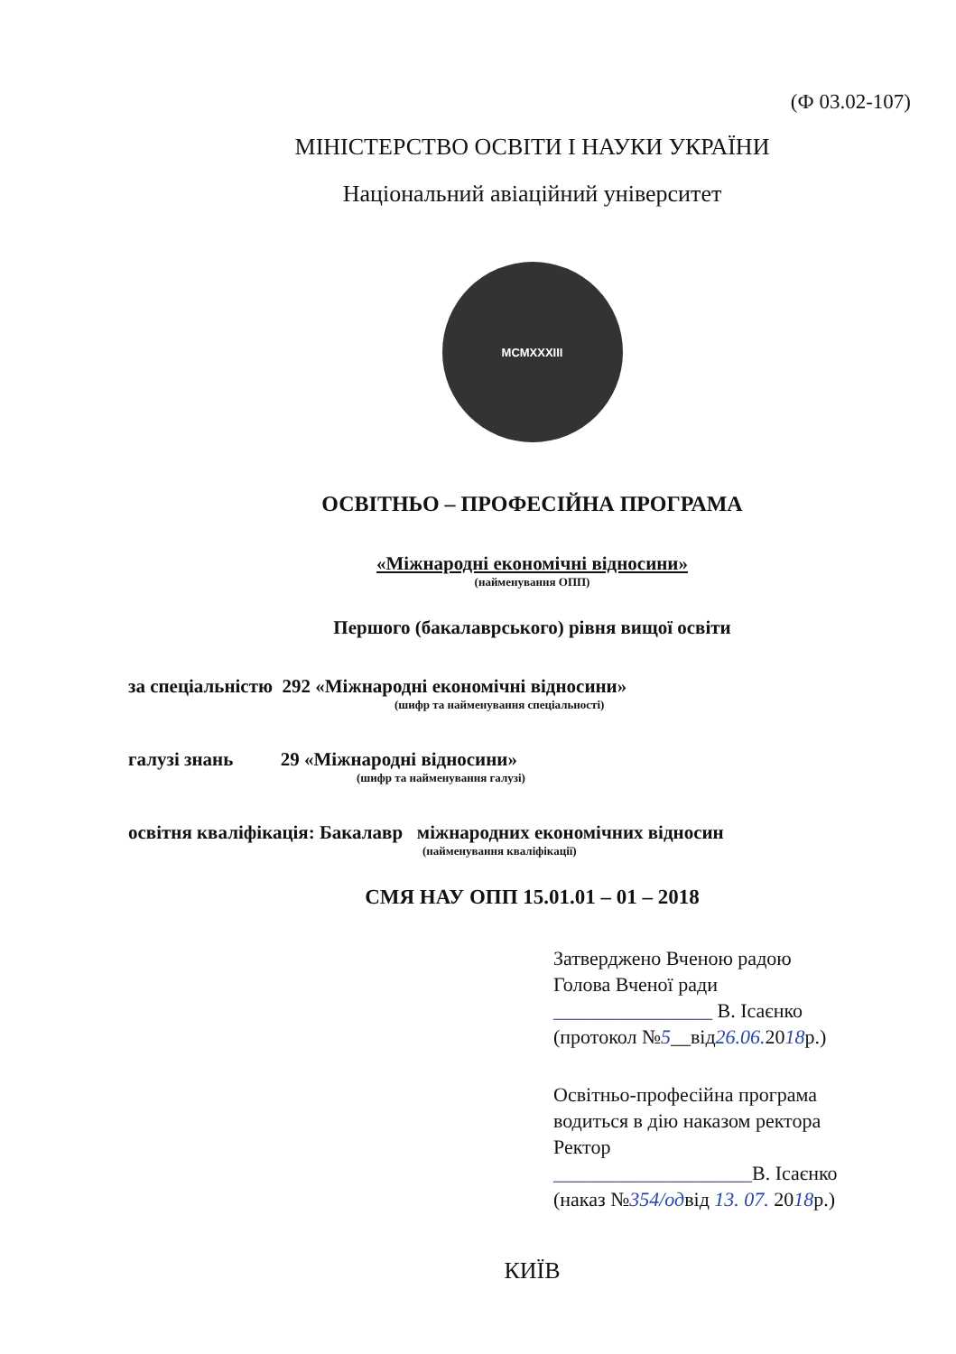(Ф 03.02-107)
МІНІСТЕРСТВО ОСВІТИ І НАУКИ УКРАЇНИ
Національний авіаційний університет
MCMXXXIII
ОСВІТНЬО – ПРОФЕСІЙНА ПРОГРАМА
«Міжнародні економічні відносини»
(найменування ОПП)
Першого (бакалаврського) рівня вищої освіти
за спеціальністю 292 «Міжнародні економічні відносини»
(шифр та найменування спеціальності)
галузі знань 29 «Міжнародні відносини»
(шифр та найменування галузі)
освітня кваліфікація: Бакалавр міжнародних економічних відносин
(найменування кваліфікації)
СМЯ НАУ ОПП 15.01.01 – 01 – 2018
Затверджено Вченою радою
Голова Вченої ради
________________ В. Ісаєнко
(протокол №5__від26.06. 2018р.)
Освітньо-професійна програма
водиться в дію наказом ректора
Ректор
____________________В. Ісаєнко
(наказ №354/одвід 13. 07. 2018р.)
КИЇВ